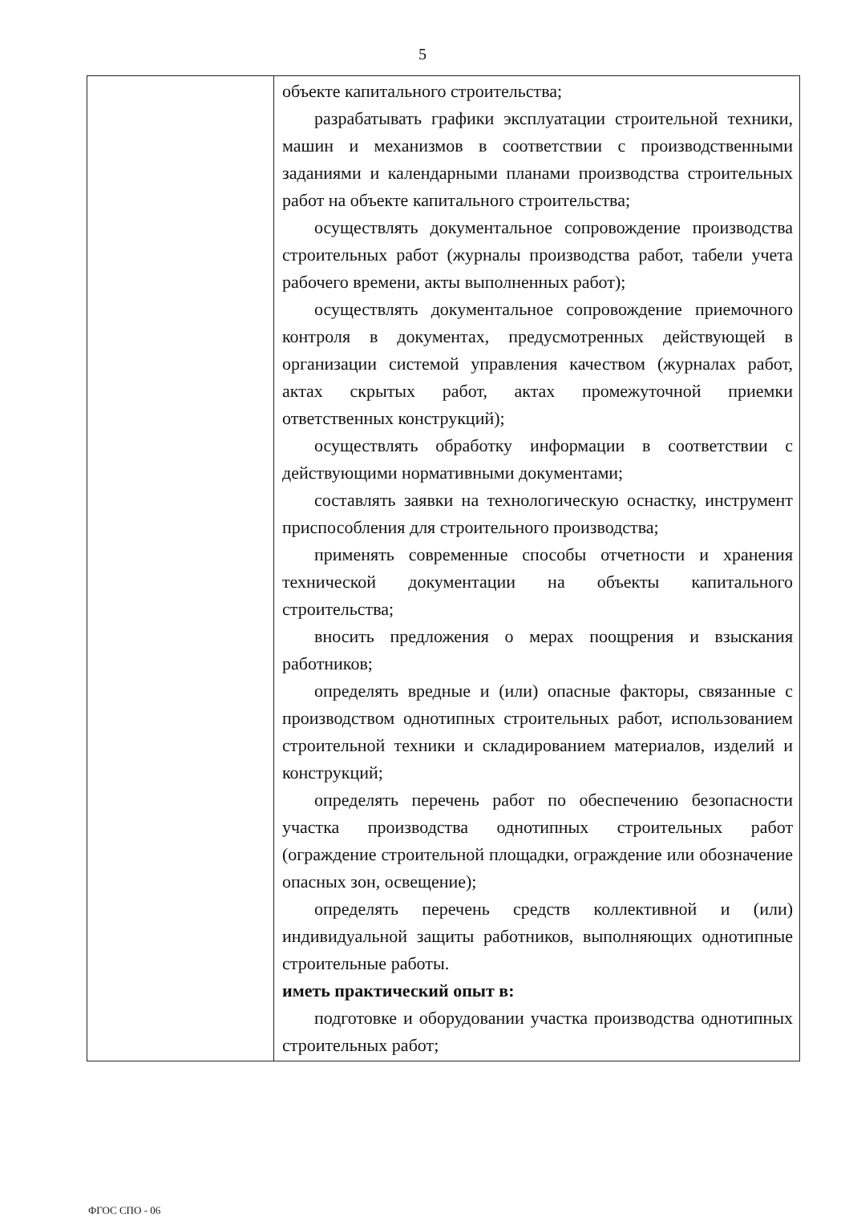5
| | объекте капитального строительства; разрабатывать графики эксплуатации строительной техники, машин и механизмов в соответствии с производственными заданиями и календарными планами производства строительных работ на объекте капитального строительства; осуществлять документальное сопровождение производства строительных работ (журналы производства работ, табели учета рабочего времени, акты выполненных работ); осуществлять документальное сопровождение приемочного контроля в документах, предусмотренных действующей в организации системой управления качеством (журналах работ, актах скрытых работ, актах промежуточной приемки ответственных конструкций); осуществлять обработку информации в соответствии с действующими нормативными документами; составлять заявки на технологическую оснастку, инструмент приспособления для строительного производства; применять современные способы отчетности и хранения технической документации на объекты капитального строительства; вносить предложения о мерах поощрения и взыскания работников; определять вредные и (или) опасные факторы, связанные с производством однотипных строительных работ, использованием строительной техники и складированием материалов, изделий и конструкций; определять перечень работ по обеспечению безопасности участка производства однотипных строительных работ (ограждение строительной площадки, ограждение или обозначение опасных зон, освещение); определять перечень средств коллективной и (или) индивидуальной защиты работников, выполняющих однотипные строительные работы. иметь практический опыт в: подготовке и оборудовании участка производства однотипных строительных работ; |
ФГОС СПО - 06